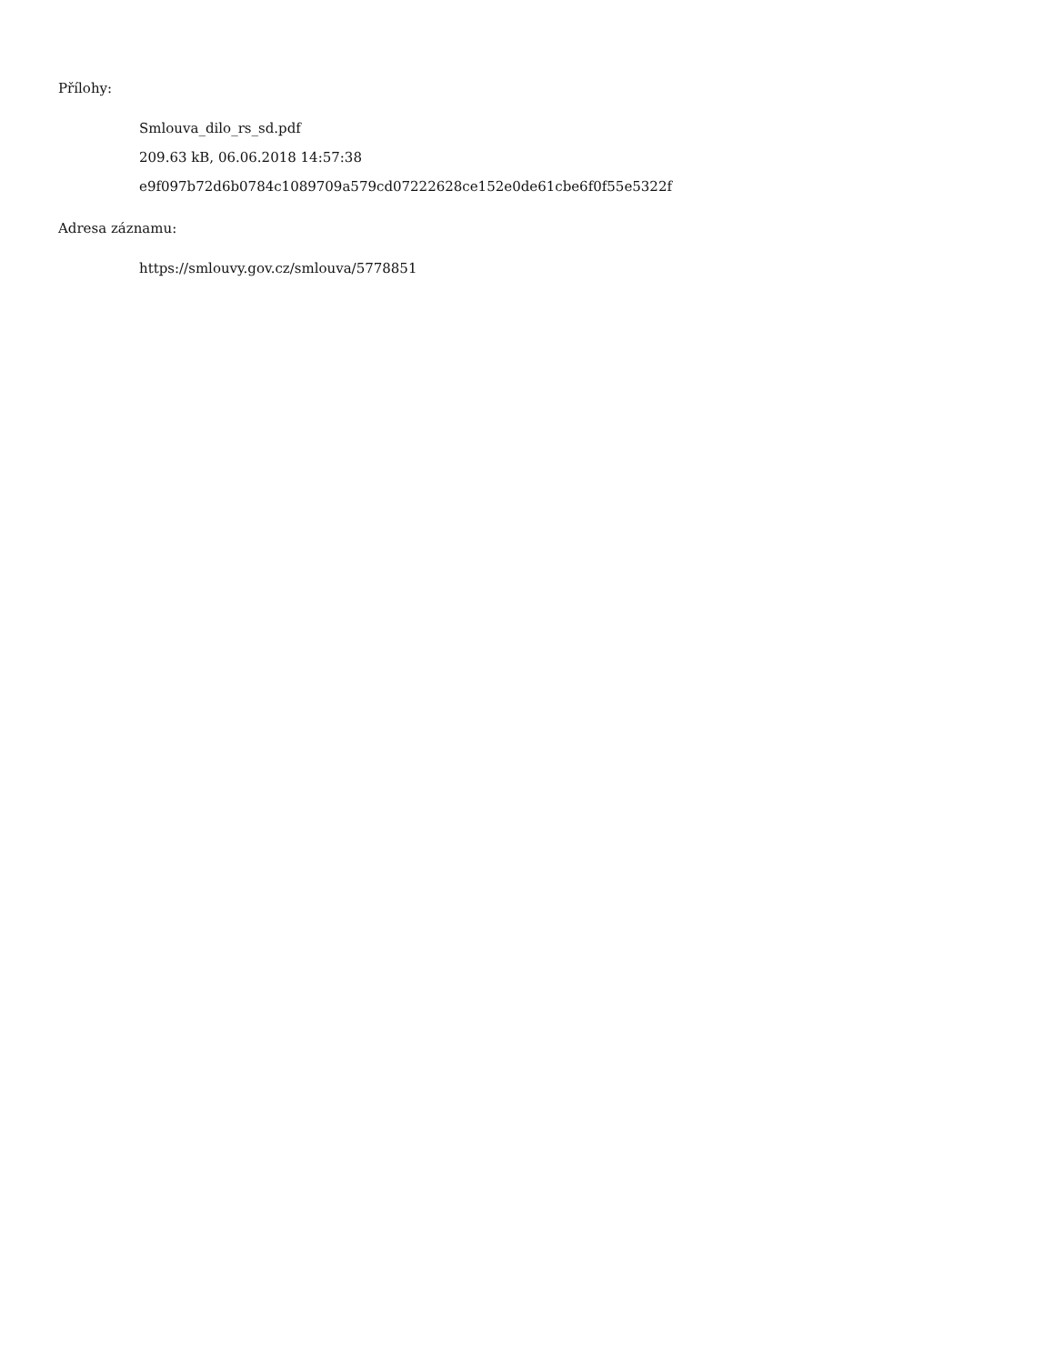Přílohy:
Smlouva_dilo_rs_sd.pdf
209.63 kB, 06.06.2018 14:57:38
e9f097b72d6b0784c1089709a579cd07222628ce152e0de61cbe6f0f55e5322f
Adresa záznamu:
https://smlouvy.gov.cz/smlouva/5778851